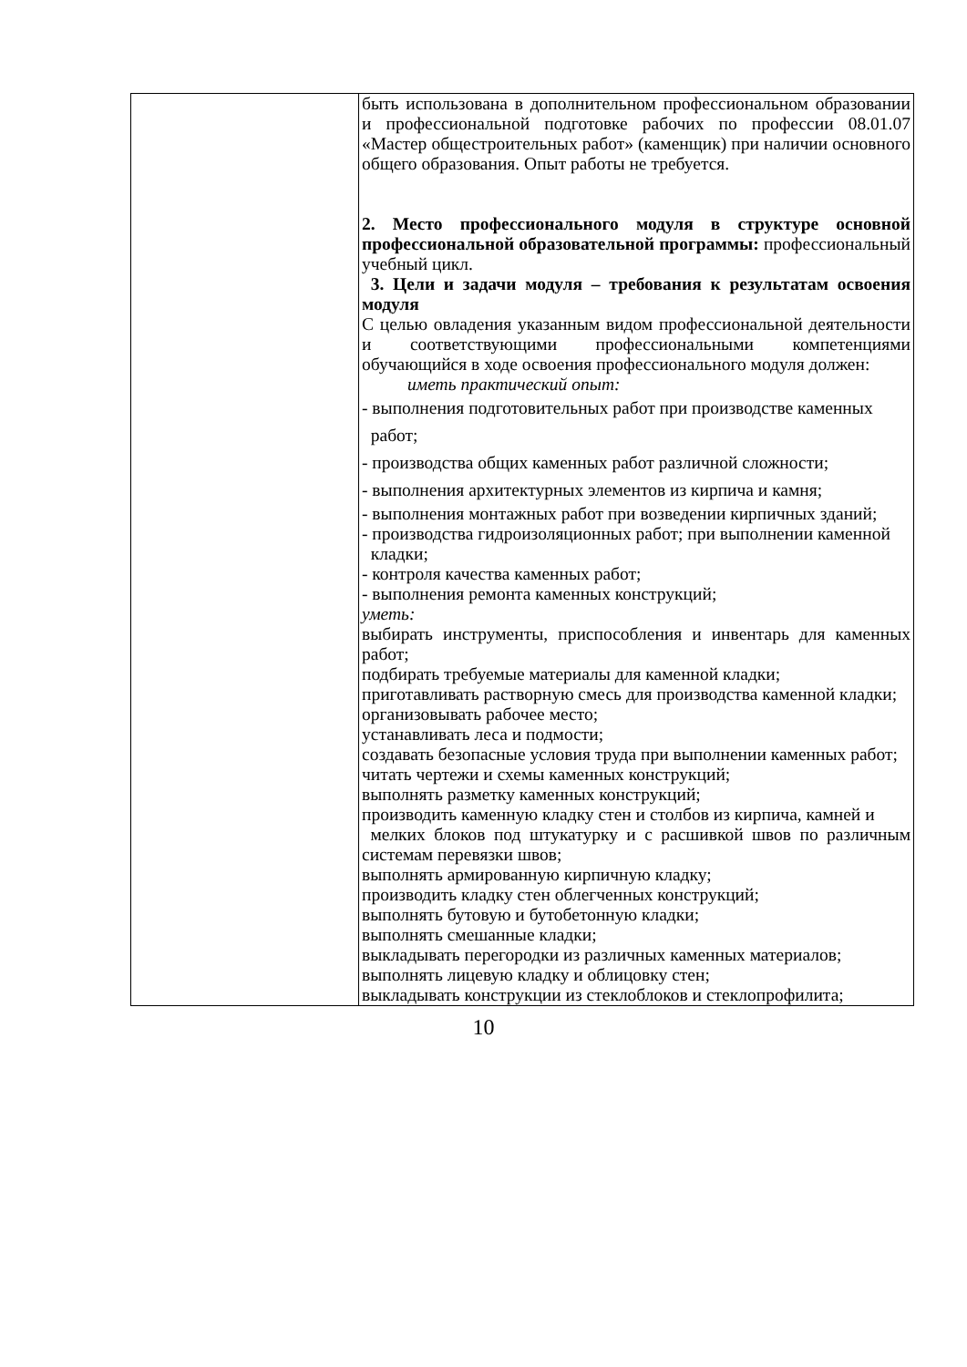| | быть использована в дополнительном профессиональном образовании и профессиональной подготовке рабочих по профессии 08.01.07 «Мастер общестроительных работ» (каменщик) при наличии основного общего образования. Опыт работы не требуется. 2. Место профессионального модуля в структуре основной профессиональной образовательной программы: профессиональный учебный цикл. 3. Цели и задачи модуля – требования к результатам освоения модуля С целью овладения указанным видом профессиональной деятельности и соответствующими профессиональными компетенциями обучающийся в ходе освоения профессионального модуля должен: иметь практический опыт: - выполнения подготовительных работ при производстве каменных работ; - производства общих каменных работ различной сложности; - выполнения архитектурных элементов из кирпича и камня; - выполнения монтажных работ при возведении кирпичных зданий; - производства гидроизоляционных работ; при выполнении каменной кладки; - контроля качества каменных работ; - выполнения ремонта каменных конструкций; уметь: выбирать инструменты, приспособления и инвентарь для каменных работ; подбирать требуемые материалы для каменной кладки; приготавливать растворную смесь для производства каменной кладки; организовывать рабочее место; устанавливать леса и подмости; создавать безопасные условия труда при выполнении каменных работ; читать чертежи и схемы каменных конструкций; выполнять разметку каменных конструкций; производить каменную кладку стен и столбов из кирпича, камней и мелких блоков под штукатурку и с расшивкой швов по различным системам перевязки швов; выполнять армированную кирпичную кладку; производить кладку стен облегченных конструкций; выполнять бутовую и бутобетонную кладки; выполнять смешанные кладки; выкладывать перегородки из различных каменных материалов; выполнять лицевую кладку и облицовку стен; выкладывать конструкции из стеклоблоков и стеклопрофилита; |
10